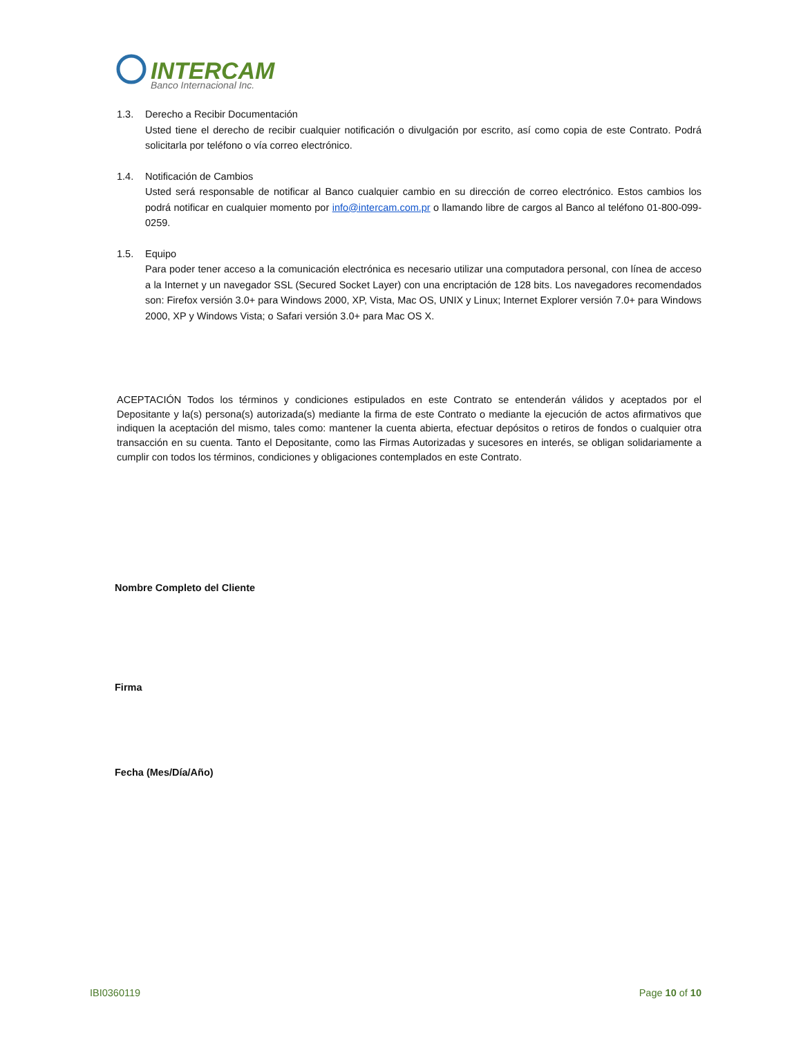INTERCAM
Banco Internacional Inc.
1.3. Derecho a Recibir Documentación
Usted tiene el derecho de recibir cualquier notificación o divulgación por escrito, así como copia de este Contrato. Podrá solicitarla por teléfono o vía correo electrónico.
1.4. Notificación de Cambios
Usted será responsable de notificar al Banco cualquier cambio en su dirección de correo electrónico. Estos cambios los podrá notificar en cualquier momento por info@intercam.com.pr o llamando libre de cargos al Banco al teléfono 01-800-099-0259.
1.5. Equipo
Para poder tener acceso a la comunicación electrónica es necesario utilizar una computadora personal, con línea de acceso a la Internet y un navegador SSL (Secured Socket Layer) con una encriptación de 128 bits. Los navegadores recomendados son: Firefox versión 3.0+ para Windows 2000, XP, Vista, Mac OS, UNIX y Linux; Internet Explorer versión 7.0+ para Windows 2000, XP y Windows Vista; o Safari versión 3.0+ para Mac OS X.
ACEPTACIÓN Todos los términos y condiciones estipulados en este Contrato se entenderán válidos y aceptados por el Depositante y la(s) persona(s) autorizada(s) mediante la firma de este Contrato o mediante la ejecución de actos afirmativos que indiquen la aceptación del mismo, tales como: mantener la cuenta abierta, efectuar depósitos o retiros de fondos o cualquier otra transacción en su cuenta. Tanto el Depositante, como las Firmas Autorizadas y sucesores en interés, se obligan solidariamente a cumplir con todos los términos, condiciones y obligaciones contemplados en este Contrato.
Nombre Completo del Cliente
Firma
Fecha (Mes/Día/Año)
IBI0360119 Page 10 of 10